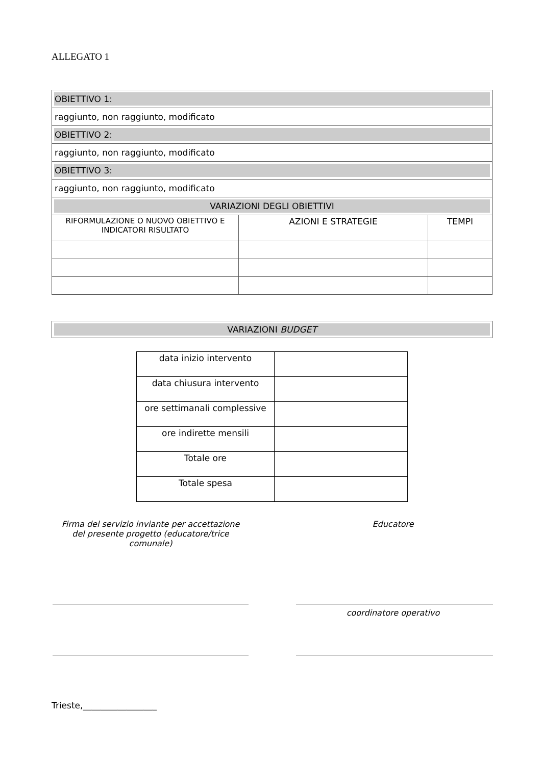ALLEGATO 1
| OBIETTIVO 1: | | |
| raggiunto, non raggiunto, modificato | | |
| OBIETTIVO 2: | | |
| raggiunto, non raggiunto, modificato | | |
| OBIETTIVO 3: | | |
| raggiunto, non raggiunto, modificato | | |
| VARIAZIONI DEGLI OBIETTIVI | | |
| RIFORMULAZIONE O NUOVO OBIETTIVO E INDICATORI RISULTATO | AZIONI E STRATEGIE | TEMPI |
| VARIAZIONI BUDGET |
| data inizio intervento | |
| data chiusura intervento | |
| ore settimanali complessive | |
| ore indirette mensili | |
| Totale ore | |
| Totale spesa | |
Firma del servizio inviante per accettazione del presente progetto (educatore/trice comunale)
Educatore
coordinatore operativo
Trieste,_________________